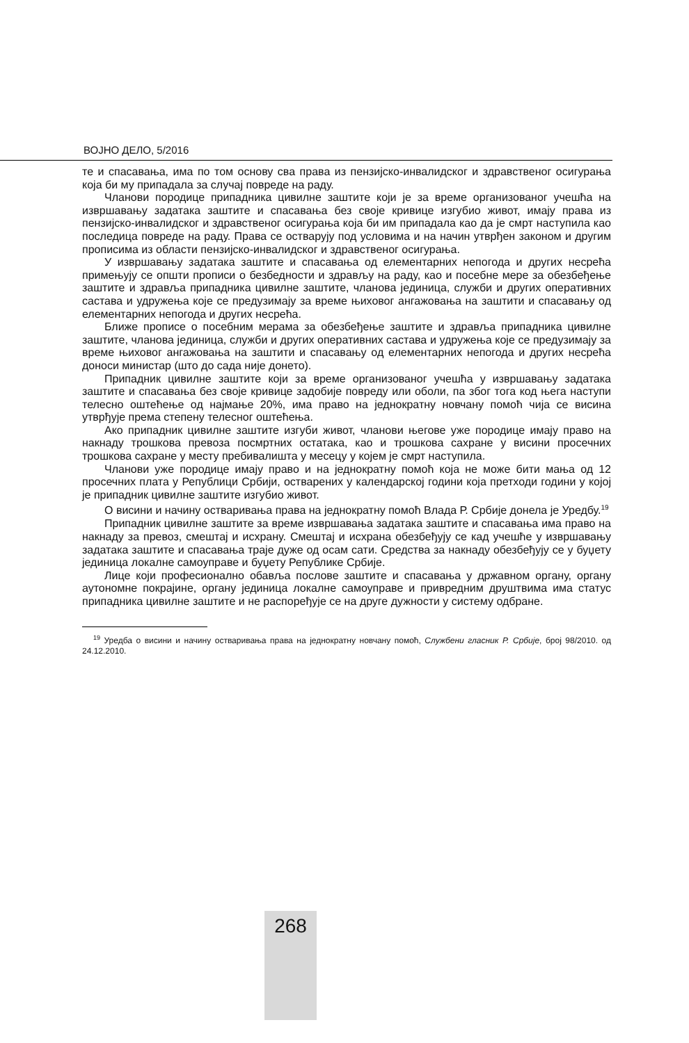ВОЈНО ДЕЛО, 5/2016
те и спасавања, има по том основу сва права из пензијско-инвалидског и здравственог осигурања која би му припадала за случај повреде на раду.
Чланови породице припадника цивилне заштите који је за време организованог учешћа на извршавању задатака заштите и спасавања без своје кривице изгубио живот, имају права из пензијско-инвалидског и здравственог осигурања која би им припадала као да је смрт наступила као последица повреде на раду. Права се остварују под условима и на начин утврђен законом и другим прописима из области пензијско-инвалидског и здравственог осигурања.
У извршавању задатака заштите и спасавања од елементарних непогода и других несрећа примењују се општи прописи о безбедности и здрављу на раду, као и посебне мере за обезбеђење заштите и здравља припадника цивилне заштите, чланова јединица, служби и других оперативних састава и удружења које се предузимају за време њиховог ангажовања на заштити и спасавању од елементарних непогода и других несрећа.
Ближе прописе о посебним мерама за обезбеђење заштите и здравља припадника цивилне заштите, чланова јединица, служби и других оперативних састава и удружења које се предузимају за време њиховог ангажовања на заштити и спасавању од елементарних непогода и других несрећа доноси министар (што до сада није донето).
Припадник цивилне заштите који за време организованог учешћа у извршавању задатака заштите и спасавања без своје кривице задобије повреду или оболи, па због тога код њега наступи телесно оштећење од најмање 20%, има право на једнократну новчану помоћ чија се висина утврђује према степену телесног оштећења.
Ако припадник цивилне заштите изгуби живот, чланови његове уже породице имају право на накнаду трошкова превоза посмртних остатака, као и трошкова сахране у висини просечних трошкова сахране у месту пребивалишта у месецу у којем је смрт наступила.
Чланови уже породице имају право и на једнократну помоћ која не може бити мања од 12 просечних плата у Републици Србији, остварених у календарској години која претходи години у којој је припадник цивилне заштите изгубио живот.
О висини и начину остваривања права на једнократну помоћ Влада Р. Србије донела је Уредбу.<sup>19</sup>
Припадник цивилне заштите за време извршавања задатака заштите и спасавања има право на накнаду за превоз, смештај и исхрану. Смештај и исхрана обезбеђују се кад учешће у извршавању задатака заштите и спасавања траје дуже од осам сати. Средства за накнаду обезбеђују се у буџету јединица локалне самоуправе и буџету Републике Србије.
Лице који професионално обавља послове заштите и спасавања у државном органу, органу аутономне покрајине, органу јединица локалне самоуправе и привредним друштвима има статус припадника цивилне заштите и не распоређује се на друге дужности у систему одбране.
<sup>19</sup> Уредба о висини и начину остваривања права на једнократну новчану помоћ, Службени гласник Р. Србије, број 98/2010. од 24.12.2010.
268